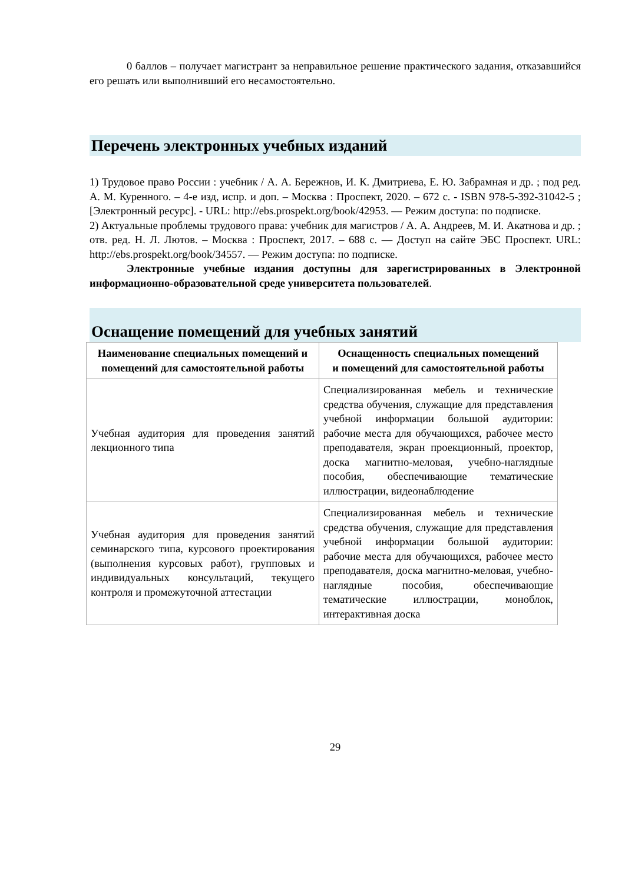0 баллов – получает магистрант за неправильное решение практического задания, отказавшийся его решать или выполнивший его несамостоятельно.
Перечень электронных учебных изданий
1) Трудовое право России : учебник / А. А. Бережнов, И. К. Дмитриева, Е. Ю. Забрамная и др. ; под ред. А. М. Куренного. – 4-е изд, испр. и доп. – Москва : Проспект, 2020. – 672 с. - ISBN 978-5-392-31042-5 ; [Электронный ресурс]. - URL: http://ebs.prospekt.org/book/42953. — Режим доступа: по подписке.
2) Актуальные проблемы трудового права: учебник для магистров / А. А. Андреев, М. И. Акатнова и др. ; отв. ред. Н. Л. Лютов. – Москва : Проспект, 2017. – 688 с. — Доступ на сайте ЭБС Проспект. URL: http://ebs.prospekt.org/book/34557. — Режим доступа: по подписке.
Электронные учебные издания доступны для зарегистрированных в Электронной информационно-образовательной среде университета пользователей.
Оснащение помещений для учебных занятий
| Наименование специальных помещений и помещений для самостоятельной работы | Оснащенность специальных помещений и помещений для самостоятельной работы |
| --- | --- |
| Учебная аудитория для проведения занятий лекционного типа | Специализированная мебель и технические средства обучения, служащие для представления учебной информации большой аудитории: рабочие места для обучающихся, рабочее место преподавателя, экран проекционный, проектор, доска магнитно-меловая, учебно-наглядные пособия, обеспечивающие тематические иллюстрации, видеонаблюдение |
| Учебная аудитория для проведения занятий семинарского типа, курсового проектирования (выполнения курсовых работ), групповых и индивидуальных консультаций, текущего контроля и промежуточной аттестации | Специализированная мебель и технические средства обучения, служащие для представления учебной информации большой аудитории: рабочие места для обучающихся, рабочее место преподавателя, доска магнитно-меловая, учебно-наглядные пособия, обеспечивающие тематические иллюстрации, моноблок, интерактивная доска |
29